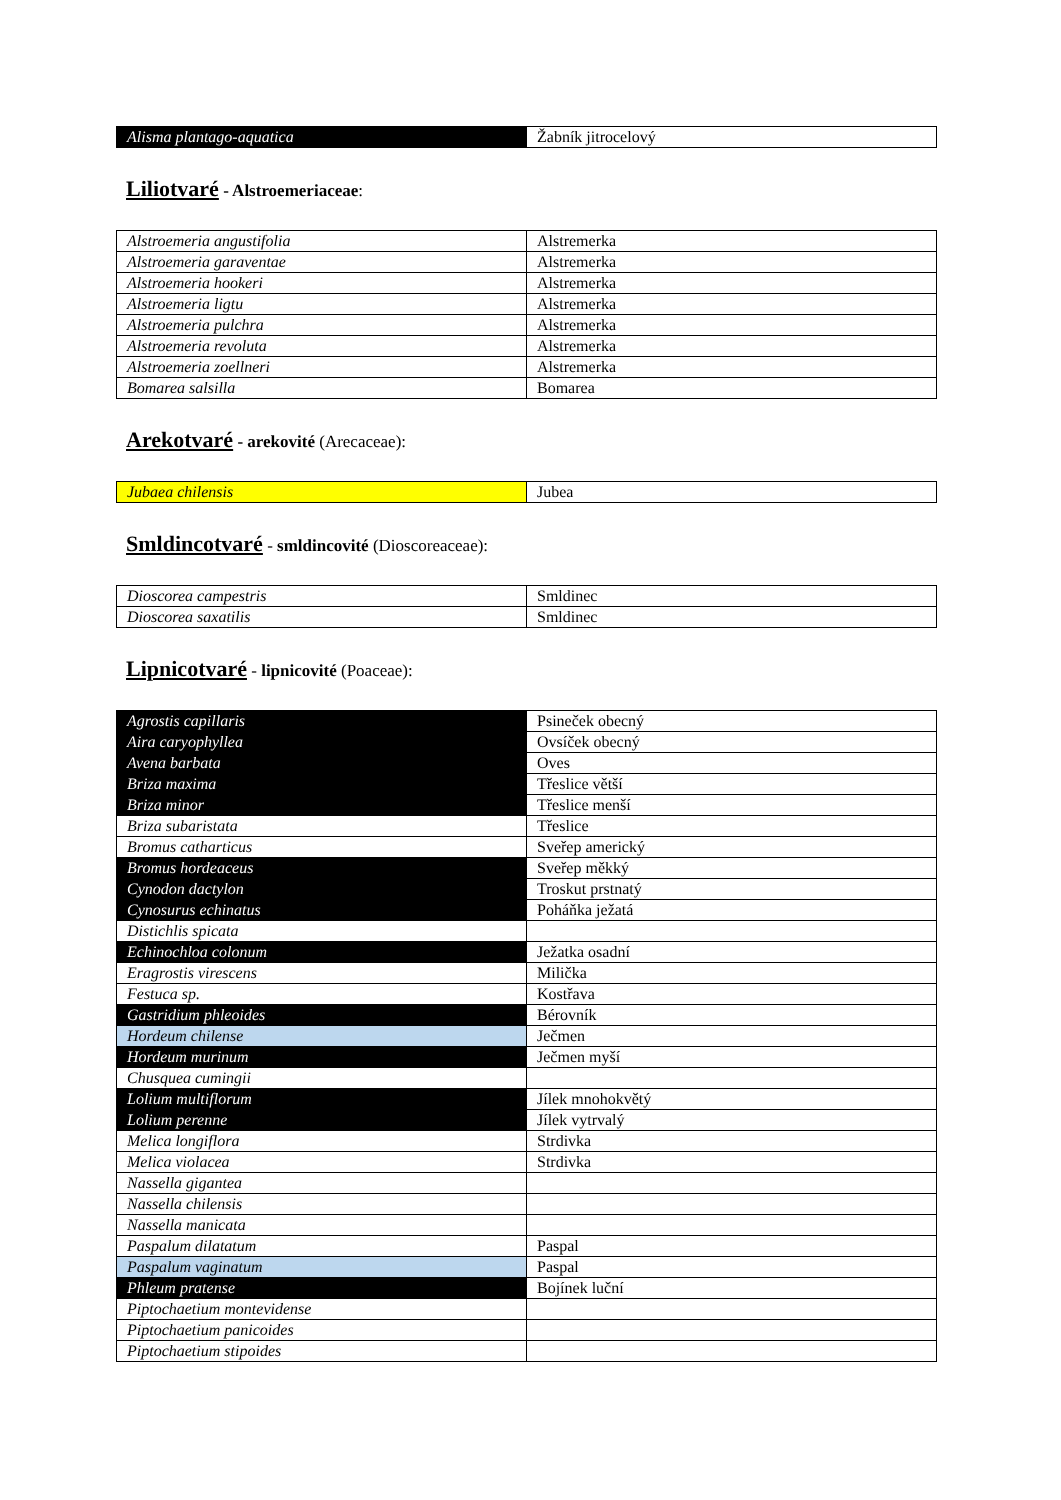| Alisma plantago-aquatica | Žabník jitrocelový |
Liliotvaré - Alstroemeriaceae:
| Alstroemeria angustifolia | Alstremerka |
| Alstroemeria garaventae | Alstremerka |
| Alstroemeria hookeri | Alstremerka |
| Alstroemeria ligtu | Alstremerka |
| Alstroemeria pulchra | Alstremerka |
| Alstroemeria revoluta | Alstremerka |
| Alstroemeria zoellneri | Alstremerka |
| Bomarea salsilla | Bomarea |
Arekotvaré - arekovité (Arecaceae):
| Jubaea chilensis | Jubea |
Smldincotvaré - smldincovité (Dioscoreaceae):
| Dioscorea campestris | Smldinec |
| Dioscorea saxatilis | Smldinec |
Lipnicotvaré - lipnicovité (Poaceae):
| Agrostis capillaris | Psineček obecný |
| Aira caryophyllea | Ovsíček obecný |
| Avena barbata | Oves |
| Briza maxima | Třeslice větší |
| Briza minor | Třeslice menší |
| Briza subaristata | Třeslice |
| Bromus catharticus | Sveřep americký |
| Bromus hordeaceus | Sveřep měkký |
| Cynodon dactylon | Troskut prstnatý |
| Cynosurus echinatus | Poháňka ježatá |
| Distichlis spicata | |
| Echinochloa colonum | Ježatka osadní |
| Eragrostis virescens | Milička |
| Festuca sp. | Kostřava |
| Gastridium phleoides | Bérovník |
| Hordeum chilense | Ječmen |
| Hordeum murinum | Ječmen myší |
| Chusquea cumingii | |
| Lolium multiflorum | Jílek mnohokvětý |
| Lolium perenne | Jílek vytrvalý |
| Melica longiflora | Strdivka |
| Melica violacea | Strdivka |
| Nassella gigantea | |
| Nassella chilensis | |
| Nassella manicata | |
| Paspalum dilatatum | Paspal |
| Paspalum vaginatum | Paspal |
| Phleum pratense | Bojínek luční |
| Piptochaetium montevidense | |
| Piptochaetium panicoides | |
| Piptochaetium stipoides | |